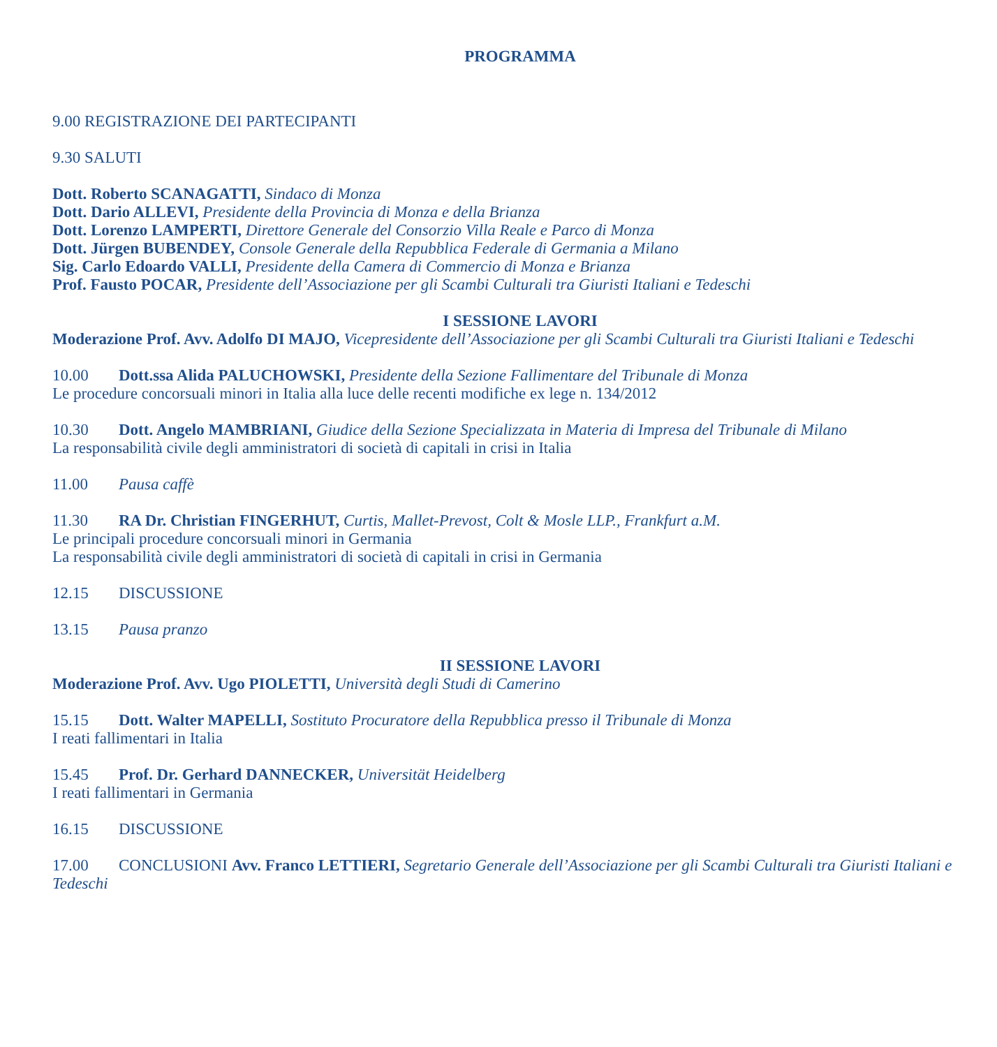PROGRAMMA
9.00 REGISTRAZIONE DEI PARTECIPANTI
9.30 SALUTI
Dott. Roberto SCANAGATTI, Sindaco di Monza
Dott. Dario ALLEVI, Presidente della Provincia di Monza e della Brianza
Dott. Lorenzo LAMPERTI, Direttore Generale del Consorzio Villa Reale e Parco di Monza
Dott. Jürgen BUBENDEY, Console Generale della Repubblica Federale di Germania a Milano
Sig. Carlo Edoardo VALLI, Presidente della Camera di Commercio di Monza e Brianza
Prof. Fausto POCAR, Presidente dell’Associazione per gli Scambi Culturali tra Giuristi Italiani e Tedeschi
I SESSIONE LAVORI
Moderazione Prof. Avv. Adolfo DI MAJO, Vicepresidente dell’Associazione per gli Scambi Culturali tra Giuristi Italiani e Tedeschi
10.00 Dott.ssa Alida PALUCHOWSKI, Presidente della Sezione Fallimentare del Tribunale di Monza
Le procedure concorsuali minori in Italia alla luce delle recenti modifiche ex lege n. 134/2012
10.30 Dott. Angelo MAMBRIANI, Giudice della Sezione Specializzata in Materia di Impresa del Tribunale di Milano
La responsabilità civile degli amministratori di società di capitali in crisi in Italia
11.00 Pausa caffè
11.30 RA Dr. Christian FINGERHUT, Curtis, Mallet-Prevost, Colt & Mosle LLP., Frankfurt a.M.
Le principali procedure concorsuali minori in Germania
La responsabilità civile degli amministratori di società di capitali in crisi in Germania
12.15 DISCUSSIONE
13.15 Pausa pranzo
II SESSIONE LAVORI
Moderazione Prof. Avv. Ugo PIOLETTI, Università degli Studi di Camerino
15.15 Dott. Walter MAPELLI, Sostituto Procuratore della Repubblica presso il Tribunale di Monza
I reati fallimentari in Italia
15.45 Prof. Dr. Gerhard DANNECKER, Universität Heidelberg
I reati fallimentari in Germania
16.15 DISCUSSIONE
17.00 CONCLUSIONI Avv. Franco LETTIERI, Segretario Generale dell’Associazione per gli Scambi Culturali tra Giuristi Italiani e Tedeschi